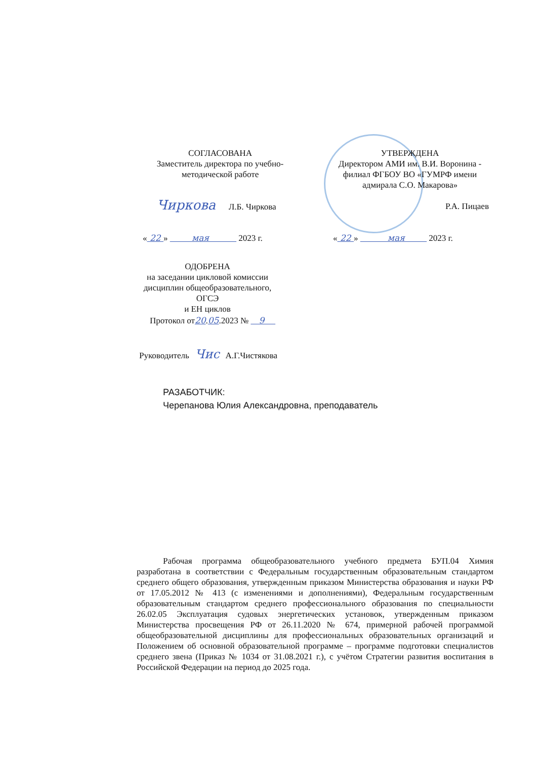СОГЛАСОВАНА
Заместитель директора по учебно-
методической работе
УТВЕРЖДЕНА
Директором АМИ им. В.И. Воронина -
филиал ФГБОУ ВО «ГУМРФ имени
адмирала С.О. Макарова»
Чиркова Л.Б. Чиркова Р.А. Пицаев
« 22 » мая 2023 г.
« 22 » мая 2023 г.
ОДОБРЕНА
на заседании цикловой комиссии
дисциплин общеобразовательного, ОГСЭ
и ЕН циклов
Протокол от20.05.2023 № 9
Руководитель Чис А.Г.Чистякова
РАЗАБОТЧИК:
Черепанова Юлия Александровна, преподаватель
Рабочая программа общеобразовательного учебного предмета БУП.04 Химия разработана в соответствии с Федеральным государственным образовательным стандартом среднего общего образования, утвержденным приказом Министерства образования и науки РФ от 17.05.2012 № 413 (с изменениями и дополнениями), Федеральным государственным образовательным стандартом среднего профессионального образования по специальности 26.02.05 Эксплуатация судовых энергетических установок, утвержденным приказом Министерства просвещения РФ от 26.11.2020 № 674, примерной рабочей программой общеобразовательной дисциплины для профессиональных образовательных организаций и Положением об основной образовательной программе – программе подготовки специалистов среднего звена (Приказ № 1034 от 31.08.2021 г.), с учётом Стратегии развития воспитания в Российской Федерации на период до 2025 года.